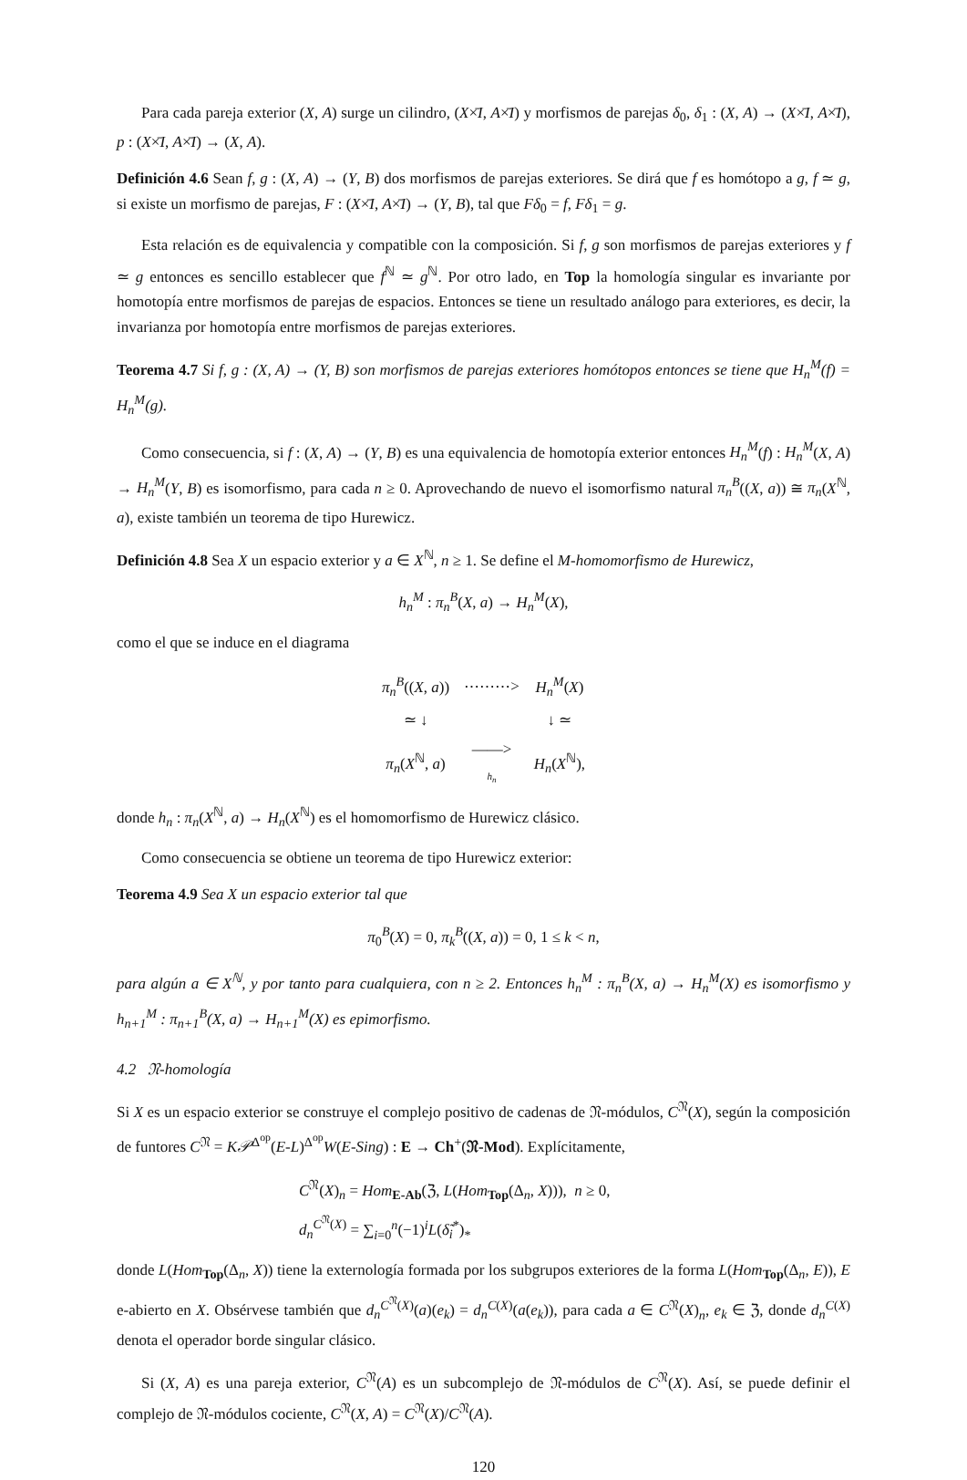Para cada pareja exterior (X, A) surge un cilindro, (X×̄I, A×̄I) y morfismos de parejas δ<sub>0</sub>, δ<sub>1</sub> : (X, A) → (X×̄I, A×̄I), p : (X×̄I, A×̄I) → (X, A).
Definición 4.6 Sean f, g : (X, A) → (Y, B) dos morfismos de parejas exteriores. Se dirá que f es homótopo a g, f ≃ g, si existe un morfismo de parejas, F : (X×̄I, A×̄I) → (Y, B), tal que Fδ<sub>0</sub> = f, Fδ<sub>1</sub> = g.
Esta relación es de equivalencia y compatible con la composición. Si f, g son morfismos de parejas exteriores y f ≃ g entonces es sencillo establecer que f<sup>ℕ</sup> ≃ g<sup>ℕ</sup>. Por otro lado, en Top la homología singular es invariante por homotopía entre morfismos de parejas de espacios. Entonces se tiene un resultado análogo para exteriores, es decir, la invarianza por homotopía entre morfismos de parejas exteriores.
Teorema 4.7 Si f, g : (X, A) → (Y, B) son morfismos de parejas exteriores homótopos entonces se tiene que H<sub>n</sub><sup>M</sup>(f) = H<sub>n</sub><sup>M</sup>(g).
Como consecuencia, si f : (X, A) → (Y, B) es una equivalencia de homotopía exterior entonces H<sub>n</sub><sup>M</sup>(f) : H<sub>n</sub><sup>M</sup>(X, A) → H<sub>n</sub><sup>M</sup>(Y, B) es isomorfismo, para cada n ≥ 0. Aprovechando de nuevo el isomorfismo natural π<sub>n</sub><sup>B</sup>((X, a)) ≅ π<sub>n</sub>(X<sup>ℕ</sup>, a), existe también un teorema de tipo Hurewicz.
Definición 4.8 Sea X un espacio exterior y a ∈ X<sup>ℕ</sup>, n ≥ 1. Se define el M-homomorfismo de Hurewicz,
h<sub>n</sub><sup>M</sup> : π<sub>n</sub><sup>B</sup>(X, a) → H<sub>n</sub><sup>M</sup>(X),
como el que se induce en el diagrama
| π<sub>n</sub><sup>B</sup> (( X , a )) | ⋯⋯⋯> | H<sub>n</sub><sup>M</sup> ( X ) |
| ≃ ↓ | | ↓ ≃ |
| π<sub>n</sub> ( X<sup>ℕ</sup>, a ) | ——> h<sub>n</sub> | H<sub>n</sub> ( X<sup>ℕ</sup>), |
donde h<sub>n</sub> : π<sub>n</sub>(X<sup>ℕ</sup>, a) → H<sub>n</sub>(X<sup>ℕ</sup>) es el homomorfismo de Hurewicz clásico.
Como consecuencia se obtiene un teorema de tipo Hurewicz exterior:
Teorema 4.9 Sea X un espacio exterior tal que
π<sub>0</sub><sup>B</sup>(X) = 0, π<sub>k</sub><sup>B</sup>((X, a)) = 0, 1 ≤ k < n,
para algún a ∈ X<sup>ℕ</sup>, y por tanto para cualquiera, con n ≥ 2. Entonces h<sub>n</sub><sup>M</sup> : π<sub>n</sub><sup>B</sup>(X, a) → H<sub>n</sub><sup>M</sup>(X) es isomorfismo y h<sub>n+1</sub><sup>M</sup> : π<sub>n+1</sub><sup>B</sup>(X, a) → H<sub>n+1</sub><sup>M</sup>(X) es epimorfismo.
4.2 𝔑-homología
Si X es un espacio exterior se construye el complejo positivo de cadenas de 𝔑-módulos, C<sup>𝔑</sup>(X), según la composición de funtores C<sup>𝔑</sup> = K𝒫<sup>Δ<sup>op</sup></sup>(E-L)<sup>Δ<sup>op</sup></sup>W(E-Sing) : E → Ch<sup>+</sup>(𝔑-Mod). Explícitamente,
C<sup>𝔑</sup>(X)<sub>n</sub> = Hom<sub>E-Ab</sub>(ℨ, L(Hom<sub>Top</sub>(Δ<sub>n</sub>, X))), n ≥ 0,
d<sub>n</sub><sup>C<sup>𝔑</sup>(X)</sup> = ∑<sub>i=0</sub><sup>n</sup>(−1)<sup>i</sup>L(δ̃<sub>i</sub><sup>*</sup>)<sub>*</sub>
donde L(Hom<sub>Top</sub>(Δ<sub>n</sub>, X)) tiene la externología formada por los subgrupos exteriores de la forma L(Hom<sub>Top</sub>(Δ<sub>n</sub>, E)), E e-abierto en X. Obsérvese también que d<sub>n</sub><sup>C<sup>𝔑</sup>(X)</sup>(a)(e<sub>k</sub>) = d<sub>n</sub><sup>C(X)</sup>(a(e<sub>k</sub>)), para cada a ∈ C<sup>𝔑</sup>(X)<sub>n</sub>, e<sub>k</sub> ∈ ℨ, donde d<sub>n</sub><sup>C(X)</sup> denota el operador borde singular clásico.
Si (X, A) es una pareja exterior, C<sup>𝔑</sup>(A) es un subcomplejo de 𝔑-módulos de C<sup>𝔑</sup>(X). Así, se puede definir el complejo de 𝔑-módulos cociente, C<sup>𝔑</sup>(X, A) = C<sup>𝔑</sup>(X)/C<sup>𝔑</sup>(A).
120